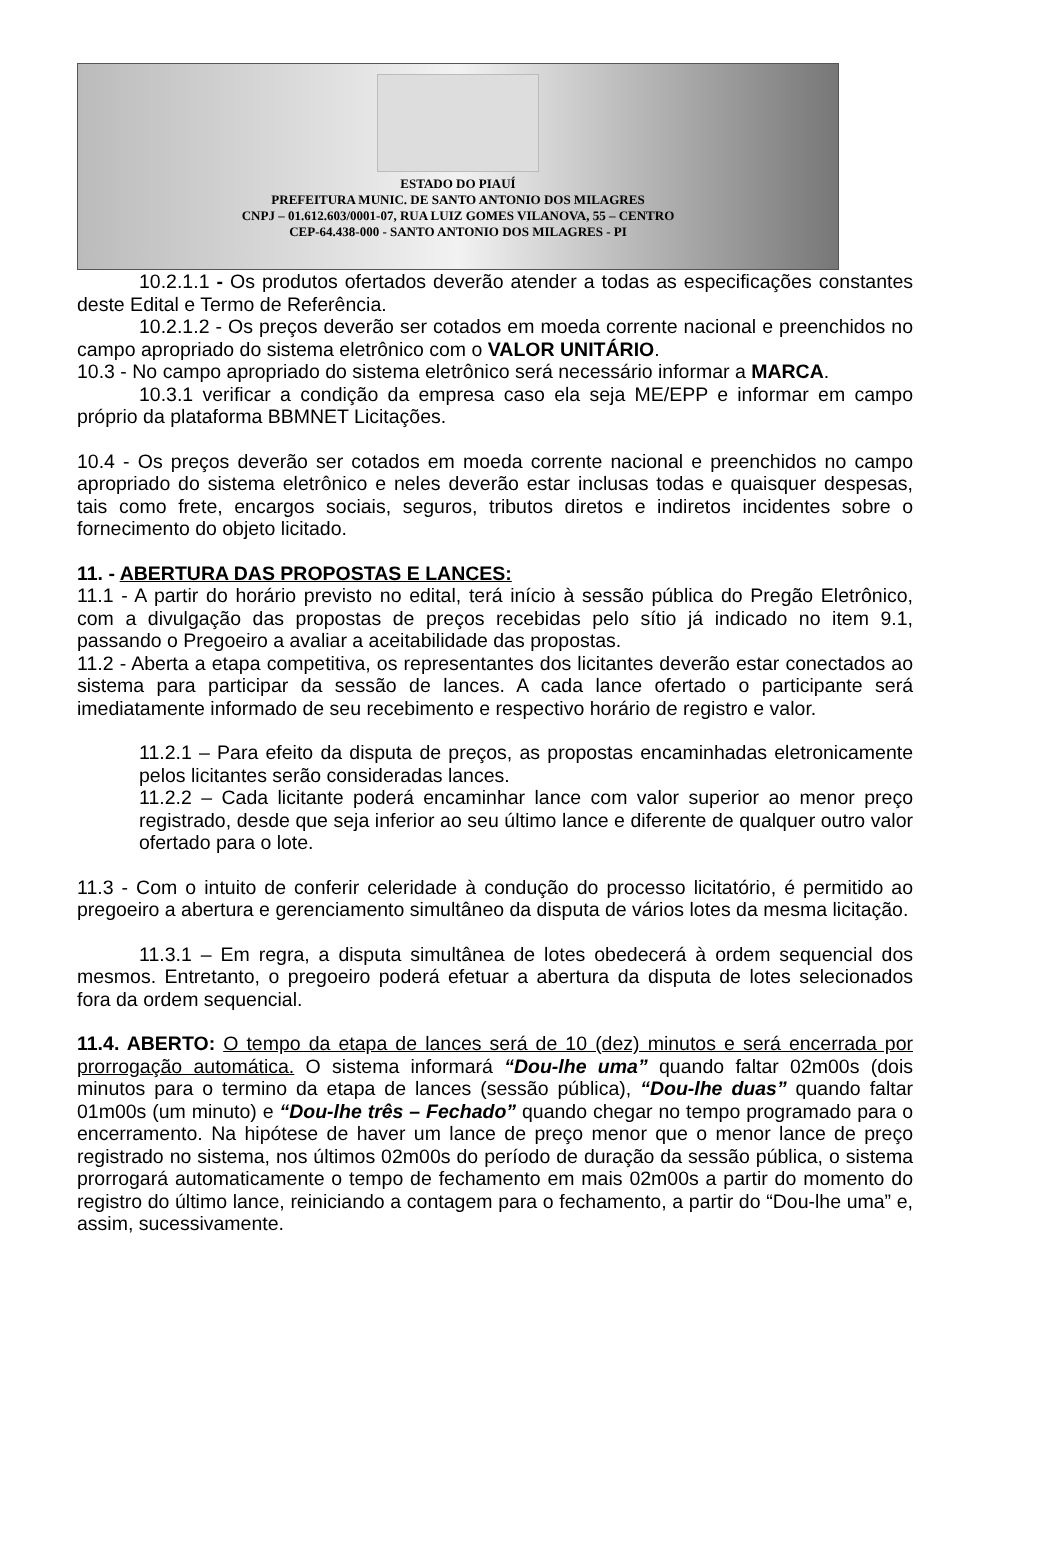ESTADO DO PIAUÍ
PREFEITURA MUNIC. DE SANTO ANTONIO DOS MILAGRES
CNPJ – 01.612.603/0001-07, RUA LUIZ GOMES VILANOVA, 55 – CENTRO
CEP-64.438-000 - SANTO ANTONIO DOS MILAGRES - PI
10.2.1.1 - Os produtos ofertados deverão atender a todas as especificações constantes deste Edital e Termo de Referência.
10.2.1.2 - Os preços deverão ser cotados em moeda corrente nacional e preenchidos no campo apropriado do sistema eletrônico com o VALOR UNITÁRIO.
10.3 - No campo apropriado do sistema eletrônico será necessário informar a MARCA.
10.3.1 verificar a condição da empresa caso ela seja ME/EPP e informar em campo próprio da plataforma BBMNET Licitações.
10.4 - Os preços deverão ser cotados em moeda corrente nacional e preenchidos no campo apropriado do sistema eletrônico e neles deverão estar inclusas todas e quaisquer despesas, tais como frete, encargos sociais, seguros, tributos diretos e indiretos incidentes sobre o fornecimento do objeto licitado.
11. - ABERTURA DAS PROPOSTAS E LANCES:
11.1 - A partir do horário previsto no edital, terá início à sessão pública do Pregão Eletrônico, com a divulgação das propostas de preços recebidas pelo sítio já indicado no item 9.1, passando o Pregoeiro a avaliar a aceitabilidade das propostas.
11.2 - Aberta a etapa competitiva, os representantes dos licitantes deverão estar conectados ao sistema para participar da sessão de lances. A cada lance ofertado o participante será imediatamente informado de seu recebimento e respectivo horário de registro e valor.
11.2.1 – Para efeito da disputa de preços, as propostas encaminhadas eletronicamente pelos licitantes serão consideradas lances.
11.2.2 – Cada licitante poderá encaminhar lance com valor superior ao menor preço registrado, desde que seja inferior ao seu último lance e diferente de qualquer outro valor ofertado para o lote.
11.3 - Com o intuito de conferir celeridade à condução do processo licitatório, é permitido ao pregoeiro a abertura e gerenciamento simultâneo da disputa de vários lotes da mesma licitação.
11.3.1 – Em regra, a disputa simultânea de lotes obedecerá à ordem sequencial dos mesmos. Entretanto, o pregoeiro poderá efetuar a abertura da disputa de lotes selecionados fora da ordem sequencial.
11.4. ABERTO: O tempo da etapa de lances será de 10 (dez) minutos e será encerrada por prorrogação automática. O sistema informará “Dou-lhe uma” quando faltar 02m00s (dois minutos para o termino da etapa de lances (sessão pública), “Dou-lhe duas” quando faltar 01m00s (um minuto) e “Dou-lhe três – Fechado” quando chegar no tempo programado para o encerramento. Na hipótese de haver um lance de preço menor que o menor lance de preço registrado no sistema, nos últimos 02m00s do período de duração da sessão pública, o sistema prorrogará automaticamente o tempo de fechamento em mais 02m00s a partir do momento do registro do último lance, reiniciando a contagem para o fechamento, a partir do “Dou-lhe uma” e, assim, sucessivamente.